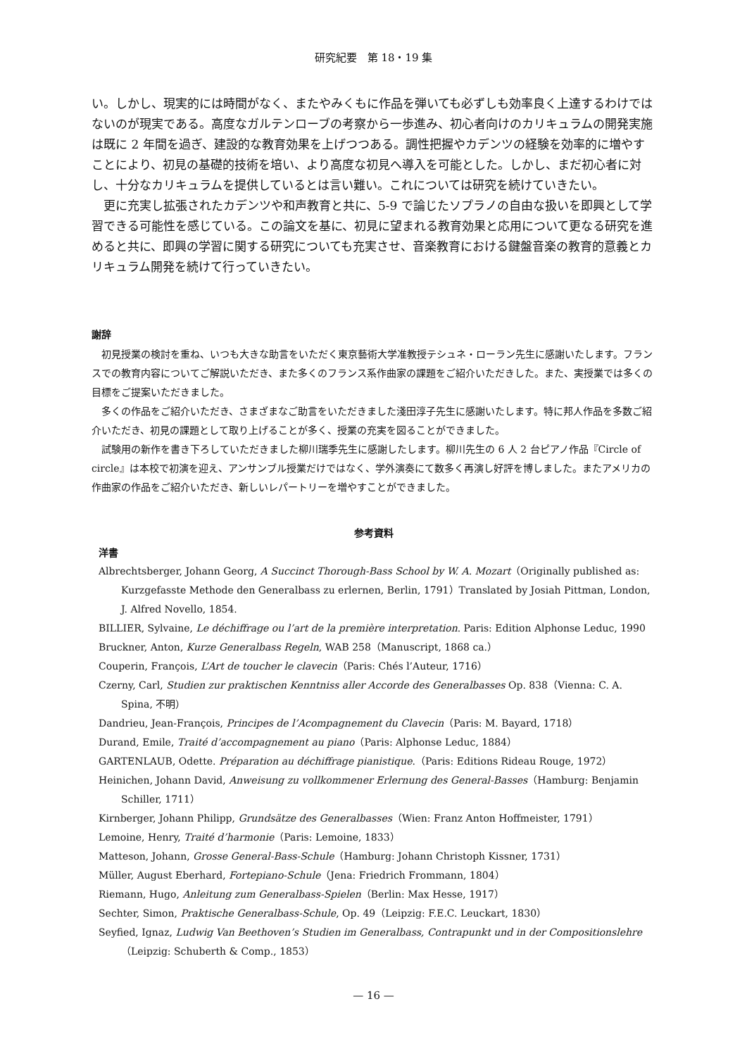研究紀要　第 18・19 集
い。しかし、現実的には時間がなく、またやみくもに作品を弾いても必ずしも効率良く上達するわけではないのが現実である。高度なガルテンローブの考察から一歩進み、初心者向けのカリキュラムの開発実施は既に 2 年間を過ぎ、建設的な教育効果を上げつつある。調性把握やカデンツの経験を効率的に増やすことにより、初見の基礎的技術を培い、より高度な初見へ導入を可能とした。しかし、まだ初心者に対し、十分なカリキュラムを提供しているとは言い難い。これについては研究を続けていきたい。
更に充実し拡張されたカデンツや和声教育と共に、5-9 で論じたソプラノの自由な扱いを即興として学習できる可能性を感じている。この論文を基に、初見に望まれる教育効果と応用について更なる研究を進めると共に、即興の学習に関する研究についても充実させ、音楽教育における鍵盤音楽の教育的意義とカリキュラム開発を続けて行っていきたい。
謝辞
初見授業の検討を重ね、いつも大きな助言をいただく東京藝術大学准教授テシュネ・ローラン先生に感謝いたします。フランスでの教育内容についてご解説いただき、また多くのフランス系作曲家の課題をご紹介いただきした。また、実授業では多くの目標をご提案いただきました。
多くの作品をご紹介いただき、さまざまなご助言をいただきました淺田淳子先生に感謝いたします。特に邦人作品を多数ご紹介いただき、初見の課題として取り上げることが多く、授業の充実を図ることができました。
試験用の新作を書き下ろしていただきました柳川瑞季先生に感謝したします。柳川先生の 6 人 2 台ピアノ作品『Circle of circle』は本校で初演を迎え、アンサンブル授業だけではなく、学外演奏にて数多く再演し好評を博しました。またアメリカの作曲家の作品をご紹介いただき、新しいレパートリーを増やすことができました。
参考資料
洋書
Albrechtsberger, Johann Georg, A Succinct Thorough-Bass School by W. A. Mozart（Originally published as: Kurzgefasste Methode den Generalbass zu erlernen, Berlin, 1791）Translated by Josiah Pittman, London, J. Alfred Novello, 1854.
BILLIER, Sylvaine, Le déchiffrage ou l’art de la première interpretation. Paris: Edition Alphonse Leduc, 1990
Bruckner, Anton, Kurze Generalbass Regeln, WAB 258（Manuscript, 1868 ca.）
Couperin, François, L’Art de toucher le clavecin（Paris: Chés l’Auteur, 1716）
Czerny, Carl, Studien zur praktischen Kenntniss aller Accorde des Generalbasses Op. 838（Vienna: C. A. Spina, 不明）
Dandrieu, Jean-François, Principes de l’Acompagnement du Clavecin（Paris: M. Bayard, 1718）
Durand, Emile, Traité d’accompagnement au piano（Paris: Alphonse Leduc, 1884）
GARTENLAUB, Odette. Préparation au déchiffrage pianistique.（Paris: Editions Rideau Rouge, 1972）
Heinichen, Johann David, Anweisung zu vollkommener Erlernung des General-Basses（Hamburg: Benjamin Schiller, 1711）
Kirnberger, Johann Philipp, Grundsätze des Generalbasses（Wien: Franz Anton Hoffmeister, 1791）
Lemoine, Henry, Traité d’harmonie（Paris: Lemoine, 1833）
Matteson, Johann, Grosse General-Bass-Schule（Hamburg: Johann Christoph Kissner, 1731）
Müller, August Eberhard, Fortepiano-Schule（Jena: Friedrich Frommann, 1804）
Riemann, Hugo, Anleitung zum Generalbass-Spielen（Berlin: Max Hesse, 1917）
Sechter, Simon, Praktische Generalbass-Schule, Op. 49（Leipzig: F.E.C. Leuckart, 1830）
Seyfied, Ignaz, Ludwig Van Beethoven’s Studien im Generalbass, Contrapunkt und in der Compositionslehre（Leipzig: Schuberth & Comp., 1853）
— 16 —